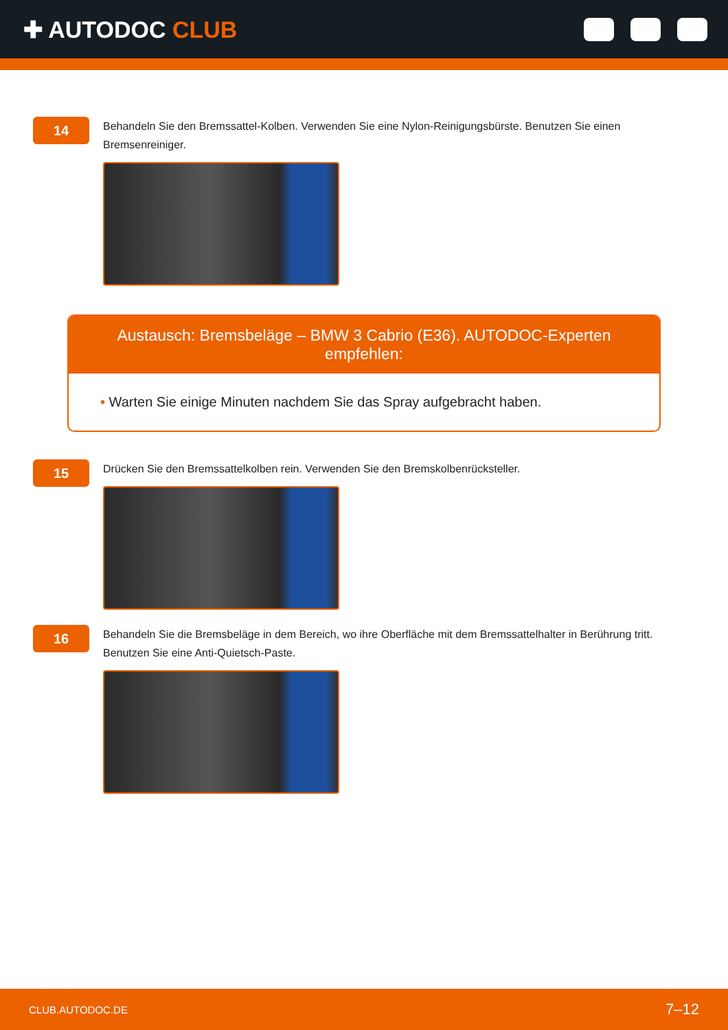✚ AUTODOC CLUB
14
Behandeln Sie den Bremssattel-Kolben. Verwenden Sie eine Nylon-Reinigungsbürste. Benutzen Sie einen Bremsenreiniger.
Austausch: Bremsbeläge – BMW 3 Cabrio (E36). AUTODOC-Experten empfehlen:
• Warten Sie einige Minuten nachdem Sie das Spray aufgebracht haben.
15
Drücken Sie den Bremssattelkolben rein. Verwenden Sie den Bremskolbenrücksteller.
16
Behandeln Sie die Bremsbeläge in dem Bereich, wo ihre Oberfläche mit dem Bremssattelhalter in Berührung tritt. Benutzen Sie eine Anti-Quietsch-Paste.
CLUB.AUTODOC.DE 7–12